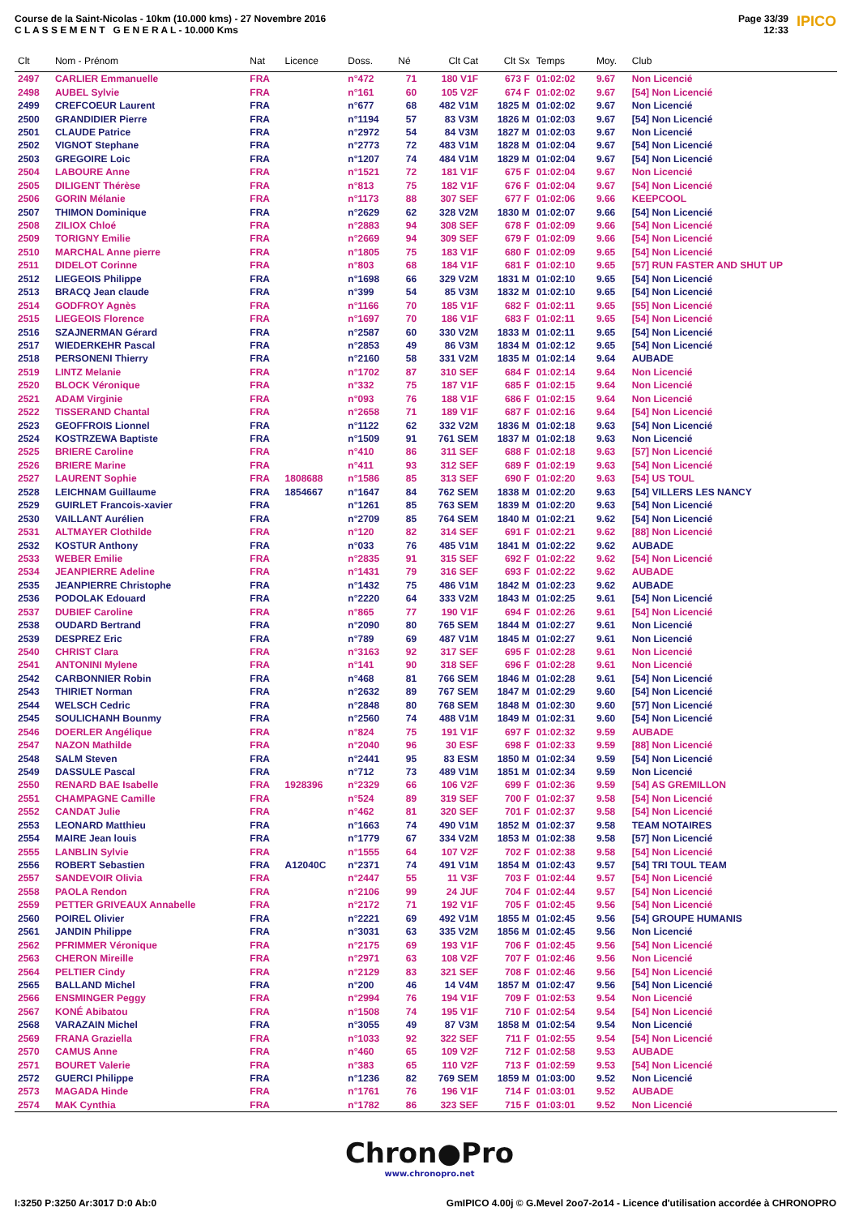Course de la Saint-Nicolas - 10km (10.000 kms) - 27 Novembre 2016
C L A S S E M E N T G E N E R A L - 10.000 Kms
Page 33/39
12:33
IPICO
| Clt | Nom - Prénom | Nat | Licence | Doss. | Né | Clt Cat | Clt Sx | Temps | Moy. | Club |
| --- | --- | --- | --- | --- | --- | --- | --- | --- | --- | --- |
| 2497 | CARLIER Emmanuelle | FRA | | n°472 | 71 | 180 V1F | 673 F | 01:02:02 | 9.67 | Non Licencié |
| 2498 | AUBEL Sylvie | FRA | | n°161 | 60 | 105 V2F | 674 F | 01:02:02 | 9.67 | [54] Non Licencié |
| 2499 | CREFCOEUR Laurent | FRA | | n°677 | 68 | 482 V1M | 1825 M | 01:02:02 | 9.67 | Non Licencié |
| 2500 | GRANDIDIER Pierre | FRA | | n°1194 | 57 | 83 V3M | 1826 M | 01:02:03 | 9.67 | [54] Non Licencié |
| 2501 | CLAUDE Patrice | FRA | | n°2972 | 54 | 84 V3M | 1827 M | 01:02:03 | 9.67 | Non Licencié |
| 2502 | VIGNOT Stephane | FRA | | n°2773 | 72 | 483 V1M | 1828 M | 01:02:04 | 9.67 | [54] Non Licencié |
| 2503 | GREGOIRE Loic | FRA | | n°1207 | 74 | 484 V1M | 1829 M | 01:02:04 | 9.67 | [54] Non Licencié |
| 2504 | LABOURE Anne | FRA | | n°1521 | 72 | 181 V1F | 675 F | 01:02:04 | 9.67 | Non Licencié |
| 2505 | DILIGENT Thérèse | FRA | | n°813 | 75 | 182 V1F | 676 F | 01:02:04 | 9.67 | [54] Non Licencié |
| 2506 | GORIN Mélanie | FRA | | n°1173 | 88 | 307 SEF | 677 F | 01:02:06 | 9.66 | KEEPCOOL |
| 2507 | THIMON Dominique | FRA | | n°2629 | 62 | 328 V2M | 1830 M | 01:02:07 | 9.66 | [54] Non Licencié |
| 2508 | ZILIOX Chloé | FRA | | n°2883 | 94 | 308 SEF | 678 F | 01:02:09 | 9.66 | [54] Non Licencié |
| 2509 | TORIGNY Emilie | FRA | | n°2669 | 94 | 309 SEF | 679 F | 01:02:09 | 9.66 | [54] Non Licencié |
| 2510 | MARCHAL Anne pierre | FRA | | n°1805 | 75 | 183 V1F | 680 F | 01:02:09 | 9.65 | [54] Non Licencié |
| 2511 | DIDELOT Corinne | FRA | | n°803 | 68 | 184 V1F | 681 F | 01:02:10 | 9.65 | [57] RUN FASTER AND SHUT UP |
| 2512 | LIEGEOIS Philippe | FRA | | n°1698 | 66 | 329 V2M | 1831 M | 01:02:10 | 9.65 | [54] Non Licencié |
| 2513 | BRACQ Jean claude | FRA | | n°399 | 54 | 85 V3M | 1832 M | 01:02:10 | 9.65 | [54] Non Licencié |
| 2514 | GODFROY Agnès | FRA | | n°1166 | 70 | 185 V1F | 682 F | 01:02:11 | 9.65 | [55] Non Licencié |
| 2515 | LIEGEOIS Florence | FRA | | n°1697 | 70 | 186 V1F | 683 F | 01:02:11 | 9.65 | [54] Non Licencié |
| 2516 | SZAJNERMAN Gérard | FRA | | n°2587 | 60 | 330 V2M | 1833 M | 01:02:11 | 9.65 | [54] Non Licencié |
| 2517 | WIEDERKEHR Pascal | FRA | | n°2853 | 49 | 86 V3M | 1834 M | 01:02:12 | 9.65 | [54] Non Licencié |
| 2518 | PERSONENI Thierry | FRA | | n°2160 | 58 | 331 V2M | 1835 M | 01:02:14 | 9.64 | AUBADE |
| 2519 | LINTZ Melanie | FRA | | n°1702 | 87 | 310 SEF | 684 F | 01:02:14 | 9.64 | Non Licencié |
| 2520 | BLOCK Véronique | FRA | | n°332 | 75 | 187 V1F | 685 F | 01:02:15 | 9.64 | Non Licencié |
| 2521 | ADAM Virginie | FRA | | n°093 | 76 | 188 V1F | 686 F | 01:02:15 | 9.64 | Non Licencié |
| 2522 | TISSERAND Chantal | FRA | | n°2658 | 71 | 189 V1F | 687 F | 01:02:16 | 9.64 | [54] Non Licencié |
| 2523 | GEOFFROIS Lionnel | FRA | | n°1122 | 62 | 332 V2M | 1836 M | 01:02:18 | 9.63 | [54] Non Licencié |
| 2524 | KOSTRZEWA Baptiste | FRA | | n°1509 | 91 | 761 SEM | 1837 M | 01:02:18 | 9.63 | Non Licencié |
| 2525 | BRIERE Caroline | FRA | | n°410 | 86 | 311 SEF | 688 F | 01:02:18 | 9.63 | [57] Non Licencié |
| 2526 | BRIERE Marine | FRA | | n°411 | 93 | 312 SEF | 689 F | 01:02:19 | 9.63 | [54] Non Licencié |
| 2527 | LAURENT Sophie | FRA | 1808688 | n°1586 | 85 | 313 SEF | 690 F | 01:02:20 | 9.63 | [54] US TOUL |
| 2528 | LEICHNAM Guillaume | FRA | 1854667 | n°1647 | 84 | 762 SEM | 1838 M | 01:02:20 | 9.63 | [54] VILLERS LES NANCY |
| 2529 | GUIRLET Francois-xavier | FRA | | n°1261 | 85 | 763 SEM | 1839 M | 01:02:20 | 9.63 | [54] Non Licencié |
| 2530 | VAILLANT Aurélien | FRA | | n°2709 | 85 | 764 SEM | 1840 M | 01:02:21 | 9.62 | [54] Non Licencié |
| 2531 | ALTMAYER Clothilde | FRA | | n°120 | 82 | 314 SEF | 691 F | 01:02:21 | 9.62 | [88] Non Licencié |
| 2532 | KOSTUR Anthony | FRA | | n°033 | 76 | 485 V1M | 1841 M | 01:02:22 | 9.62 | AUBADE |
| 2533 | WEBER Emilie | FRA | | n°2835 | 91 | 315 SEF | 692 F | 01:02:22 | 9.62 | [54] Non Licencié |
| 2534 | JEANPIERRE Adeline | FRA | | n°1431 | 79 | 316 SEF | 693 F | 01:02:22 | 9.62 | AUBADE |
| 2535 | JEANPIERRE Christophe | FRA | | n°1432 | 75 | 486 V1M | 1842 M | 01:02:23 | 9.62 | AUBADE |
| 2536 | PODOLAK Edouard | FRA | | n°2220 | 64 | 333 V2M | 1843 M | 01:02:25 | 9.61 | [54] Non Licencié |
| 2537 | DUBIEF Caroline | FRA | | n°865 | 77 | 190 V1F | 694 F | 01:02:26 | 9.61 | [54] Non Licencié |
| 2538 | OUDARD Bertrand | FRA | | n°2090 | 80 | 765 SEM | 1844 M | 01:02:27 | 9.61 | Non Licencié |
| 2539 | DESPREZ Eric | FRA | | n°789 | 69 | 487 V1M | 1845 M | 01:02:27 | 9.61 | Non Licencié |
| 2540 | CHRIST Clara | FRA | | n°3163 | 92 | 317 SEF | 695 F | 01:02:28 | 9.61 | Non Licencié |
| 2541 | ANTONINI Mylene | FRA | | n°141 | 90 | 318 SEF | 696 F | 01:02:28 | 9.61 | Non Licencié |
| 2542 | CARBONNIER Robin | FRA | | n°468 | 81 | 766 SEM | 1846 M | 01:02:28 | 9.61 | [54] Non Licencié |
| 2543 | THIRIET Norman | FRA | | n°2632 | 89 | 767 SEM | 1847 M | 01:02:29 | 9.60 | [54] Non Licencié |
| 2544 | WELSCH Cedric | FRA | | n°2848 | 80 | 768 SEM | 1848 M | 01:02:30 | 9.60 | [57] Non Licencié |
| 2545 | SOULICHANH Bounmy | FRA | | n°2560 | 74 | 488 V1M | 1849 M | 01:02:31 | 9.60 | [54] Non Licencié |
| 2546 | DOERLER Angélique | FRA | | n°824 | 75 | 191 V1F | 697 F | 01:02:32 | 9.59 | AUBADE |
| 2547 | NAZON Mathilde | FRA | | n°2040 | 96 | 30 ESF | 698 F | 01:02:33 | 9.59 | [88] Non Licencié |
| 2548 | SALM Steven | FRA | | n°2441 | 95 | 83 ESM | 1850 M | 01:02:34 | 9.59 | [54] Non Licencié |
| 2549 | DASSULE Pascal | FRA | | n°712 | 73 | 489 V1M | 1851 M | 01:02:34 | 9.59 | Non Licencié |
| 2550 | RENARD BAE Isabelle | FRA | 1928396 | n°2329 | 66 | 106 V2F | 699 F | 01:02:36 | 9.59 | [54] AS GREMILLON |
| 2551 | CHAMPAGNE Camille | FRA | | n°524 | 89 | 319 SEF | 700 F | 01:02:37 | 9.58 | [54] Non Licencié |
| 2552 | CANDAT Julie | FRA | | n°462 | 81 | 320 SEF | 701 F | 01:02:37 | 9.58 | [54] Non Licencié |
| 2553 | LEONARD Matthieu | FRA | | n°1663 | 74 | 490 V1M | 1852 M | 01:02:37 | 9.58 | TEAM NOTAIRES |
| 2554 | MAIRE Jean louis | FRA | | n°1779 | 67 | 334 V2M | 1853 M | 01:02:38 | 9.58 | [57] Non Licencié |
| 2555 | LANBLIN Sylvie | FRA | | n°1555 | 64 | 107 V2F | 702 F | 01:02:38 | 9.58 | [54] Non Licencié |
| 2556 | ROBERT Sebastien | FRA | A12040C | n°2371 | 74 | 491 V1M | 1854 M | 01:02:43 | 9.57 | [54] TRI TOUL TEAM |
| 2557 | SANDEVOIR Olivia | FRA | | n°2447 | 55 | 11 V3F | 703 F | 01:02:44 | 9.57 | [54] Non Licencié |
| 2558 | PAOLA Rendon | FRA | | n°2106 | 99 | 24 JUF | 704 F | 01:02:44 | 9.57 | [54] Non Licencié |
| 2559 | PETTER GRIVEAUX Annabelle | FRA | | n°2172 | 71 | 192 V1F | 705 F | 01:02:45 | 9.56 | [54] Non Licencié |
| 2560 | POIREL Olivier | FRA | | n°2221 | 69 | 492 V1M | 1855 M | 01:02:45 | 9.56 | [54] GROUPE HUMANIS |
| 2561 | JANDIN Philippe | FRA | | n°3031 | 63 | 335 V2M | 1856 M | 01:02:45 | 9.56 | Non Licencié |
| 2562 | PFRIMMER Véronique | FRA | | n°2175 | 69 | 193 V1F | 706 F | 01:02:45 | 9.56 | [54] Non Licencié |
| 2563 | CHERON Mireille | FRA | | n°2971 | 63 | 108 V2F | 707 F | 01:02:46 | 9.56 | Non Licencié |
| 2564 | PELTIER Cindy | FRA | | n°2129 | 83 | 321 SEF | 708 F | 01:02:46 | 9.56 | [54] Non Licencié |
| 2565 | BALLAND Michel | FRA | | n°200 | 46 | 14 V4M | 1857 M | 01:02:47 | 9.56 | [54] Non Licencié |
| 2566 | ENSMINGER Peggy | FRA | | n°2994 | 76 | 194 V1F | 709 F | 01:02:53 | 9.54 | Non Licencié |
| 2567 | KONÉ Abibatou | FRA | | n°1508 | 74 | 195 V1F | 710 F | 01:02:54 | 9.54 | [54] Non Licencié |
| 2568 | VARAZAIN Michel | FRA | | n°3055 | 49 | 87 V3M | 1858 M | 01:02:54 | 9.54 | Non Licencié |
| 2569 | FRANA Graziella | FRA | | n°1033 | 92 | 322 SEF | 711 F | 01:02:55 | 9.54 | [54] Non Licencié |
| 2570 | CAMUS Anne | FRA | | n°460 | 65 | 109 V2F | 712 F | 01:02:58 | 9.53 | AUBADE |
| 2571 | BOURET Valerie | FRA | | n°383 | 65 | 110 V2F | 713 F | 01:02:59 | 9.53 | [54] Non Licencié |
| 2572 | GUERCI Philippe | FRA | | n°1236 | 82 | 769 SEM | 1859 M | 01:03:00 | 9.52 | Non Licencié |
| 2573 | MAGADA Hinde | FRA | | n°1761 | 76 | 196 V1F | 714 F | 01:03:01 | 9.52 | AUBADE |
| 2574 | MAK Cynthia | FRA | | n°1782 | 86 | 323 SEF | 715 F | 01:03:01 | 9.52 | Non Licencié |
Chron●Pro
www.chronopro.net
I:3250 P:3250 Ar:3017 D:0 Ab:0 GmIPICO 4.00j © G.Mevel 2oo7-2o14 - Licence d'utilisation accordée à CHRONOPRO